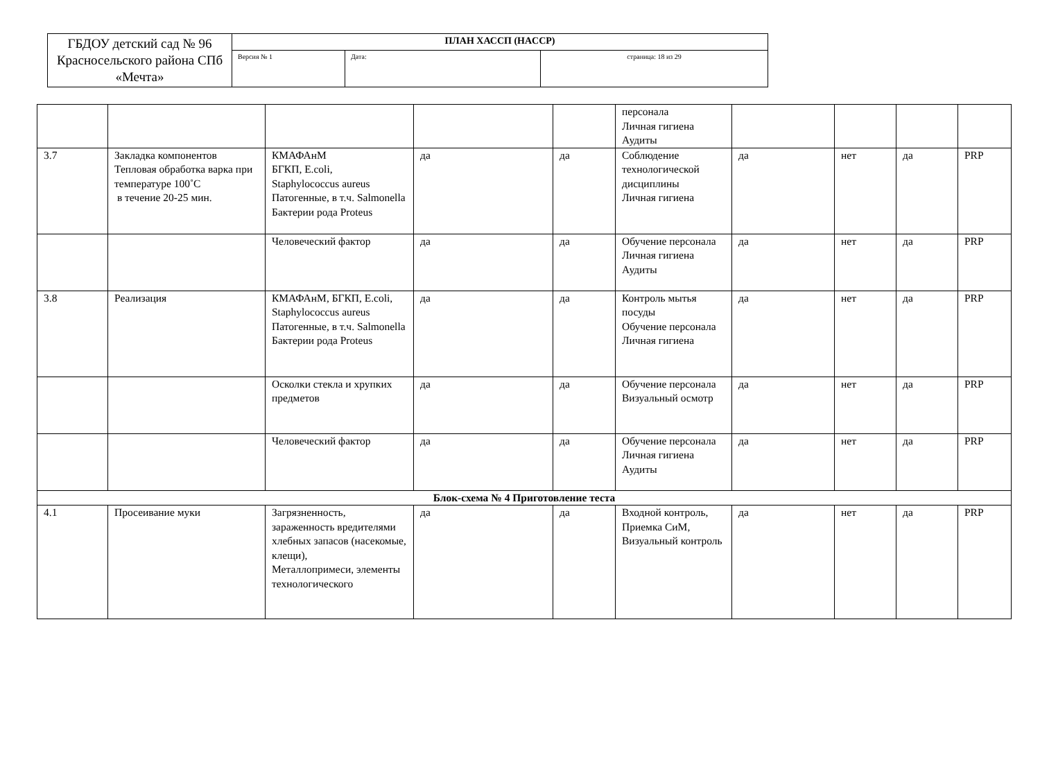| ГБДОУ детский сад № 96 Красносельского района СПб «Мечта» | ПЛАН ХАССП (HACCP) | | |
| | Версия № 1 | Дата: | страница: 18 из 29 |
| | | | | | персонала Личная гигиена Аудиты | | | | |
| 3.7 | Закладка компонентов Тепловая обработка варка при температуре 100˚С в течение 20-25 мин. | КМАФАнМ БГКП, E.coli, Staphylococcus aureus Патогенные, в т.ч. Salmonella Бактерии рода Proteus | да | да | Соблюдение технологической дисциплины Личная гигиена | да | нет | да | PRP |
| | | Человеческий фактор | да | да | Обучение персонала Личная гигиена Аудиты | да | нет | да | PRP |
| 3.8 | Реализация | КМАФАнМ, БГКП, E.coli, Staphylococcus aureus Патогенные, в т.ч. Salmonella Бактерии рода Proteus | да | да | Контроль мытья посуды Обучение персонала Личная гигиена | да | нет | да | PRP |
| | | Осколки стекла и хрупких предметов | да | да | Обучение персонала Визуальный осмотр | да | нет | да | PRP |
| | | Человеческий фактор | да | да | Обучение персонала Личная гигиена Аудиты | да | нет | да | PRP |
| Блок-схема № 4 Приготовление теста | | | | | | | | | |
| 4.1 | Просеивание муки | Загрязненность, зараженность вредителями хлебных запасов (насекомые, клещи), Металлопримеси, элементы технологического | да | да | Входной контроль, Приемка СиМ, Визуальный контроль | да | нет | да | PRP |